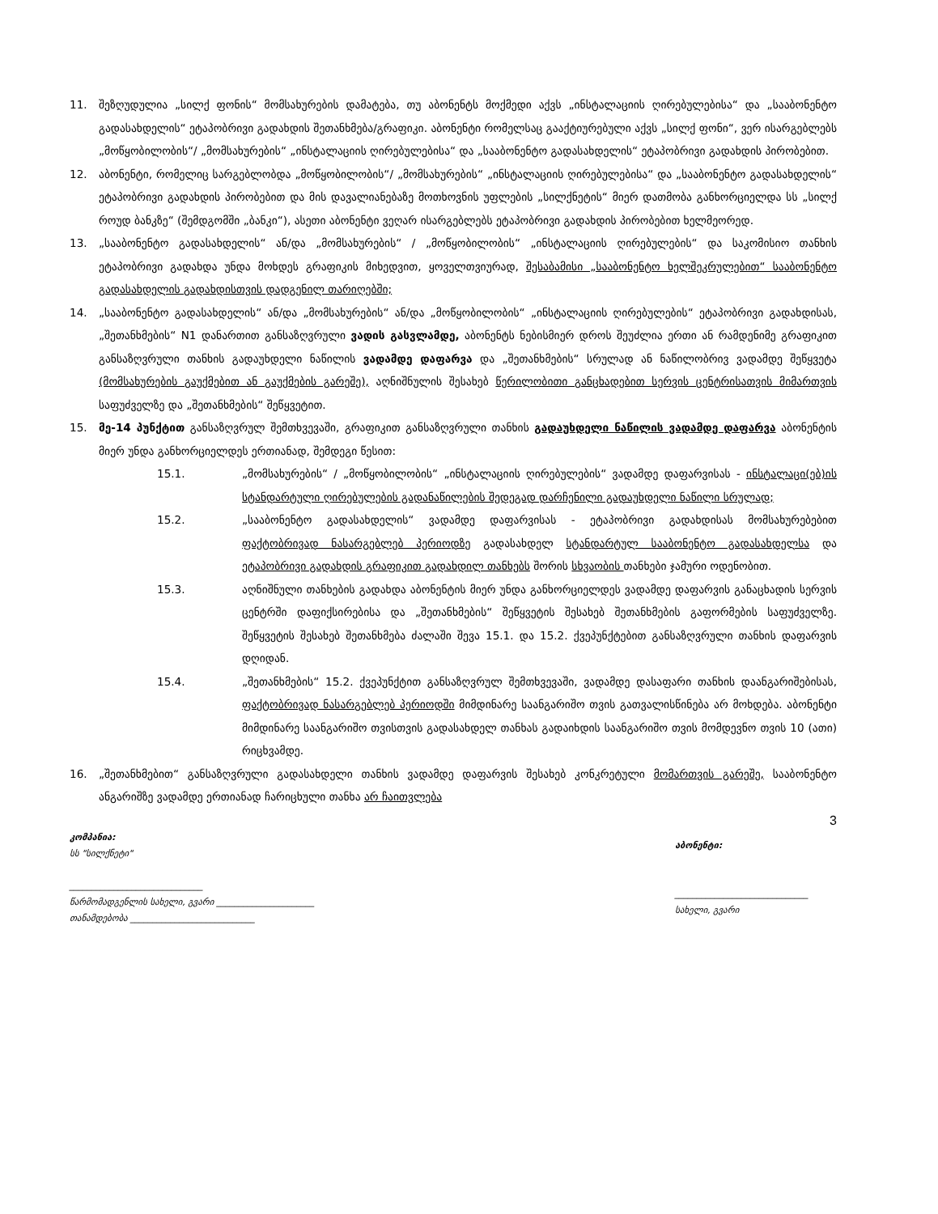11. შეზღუდულია „სილქ ფონის“ მომსახურების დამატება, თუ აბონენტს მოქმედი აქვს „ინსტალაციის ღირებულებისა“ და „სააბონენტო გადასახდელის“ ეტაპობრივი გადახდის შეთანხმება/გრაფიკი. აბონენტი რომელსაც გააქტიურებული აქვს „სილქ ფონი“, ვერ ისარგებლებს „მოწყობილობის“/ „მომსახურების“ „ინსტალაციის ღირებულებისა“ და „სააბონენტო გადასახდელის“ ეტაპობრივი გადახდის პირობებით.
12. აბონენტი, რომელიც სარგებლობდა „მოწყობილობის“/ „მომსახურების“ „ინსტალაციის ღირებულებისა“ და „სააბონენტო გადასახდელის“ ეტაპობრივი გადახდის პირობებით და მის დავალიანებაზე მოთხოვნის უფლების „სილქნეტის“ მიერ დათმობა განხორციელდა სს „სილქ როუდ ბანკზე“ (შემდგომში „ბანკი“), ასეთი აბონენტი ვეღარ ისარგებლებს ეტაპობრივი გადახდის პირობებით ხელმეორედ.
13. „სააბონენტო გადასახდელის“ ან/და „მომსახურების“ / „მოწყობილობის“ „ინსტალაციის ღირებულების“ და საკომისიო თანხის ეტაპობრივი გადახდა უნდა მოხდეს გრაფიკის მიხედვით, ყოველთვიურად, შესაბამისი „სააბონენტო ხელშეკრულებით“ სააბონენტო გადასახდელის გადახდისთვის დადგენილ თარიღებში;
14. „სააბონენტო გადასახდელის“ ან/და „მომსახურების“ ან/და „მოწყობილობის“ „ინსტალაციის ღირებულების“ ეტაპობრივი გადახდისას, „შეთანხმების“ N1 დანართით განსაზღვრული ვადის გასვლამდე, აბონენტს ნებისმიერ დროს შეუძლია ერთი ან რამდენიმე გრაფიკით განსაზღვრული თანხის გადაუხდელი ნაწილის ვადამდე დაფარვა და „შეთანხმების“ სრულად ან ნაწილობრივ ვადამდე შეწყვეტა (მომსახურების გაუქმებით ან გაუქმების გარეშე), აღნიშნულის შესახებ წერილობითი განცხადებით სერვის ცენტრისათვის მიმართვის საფუძველზე და „შეთანხმების“ შეწყვეტით.
15. მე-14 პუნქტით განსაზღვრულ შემთხვევაში, გრაფიკით განსაზღვრული თანხის გადაუხდელი ნაწილის ვადამდე დაფარვა აბონენტის მიერ უნდა განხორციელდეს ერთიანად, შემდეგი წესით:
15.1. „მომსახურების“ / „მოწყობილობის“ „ინსტალაციის ღირებულების“ ვადამდე დაფარვისას - ინსტალაცი(ებ)ის სტანდარტული ღირებულების გადანაწილების შედეგად დარჩენილი გადაუხდელი ნაწილი სრულად;
15.2. „სააბონენტო გადასახდელის“ ვადამდე დაფარვისას - ეტაპობრივი გადახდისას მომსახურებებით ფაქტობრივად ნასარგებლებ პერიოდზე გადასახდელ სტანდარტულ სააბონენტო გადასახდელსა და ეტაპობრივი გადახდის გრაფიკით გადახდილ თანხებს შორის სხვაობის თანხები ჯამური ოდენობით.
15.3. აღნიშნული თანხების გადახდა აბონენტის მიერ უნდა განხორციელდეს ვადამდე დაფარვის განაცხადის სერვის ცენტრში დაფიქსირებისა და „შეთანხმების“ შეწყვეტის შესახებ შეთანხმების გაფორმების საფუძველზე. შეწყვეტის შესახებ შეთანხმება ძალაში შევა 15.1. და 15.2. ქვეპუნქტებით განსაზღვრული თანხის დაფარვის დღიდან.
15.4. „შეთანხმების“ 15.2. ქვეპუნქტით განსაზღვრულ შემთხვევაში, ვადამდე დასაფარი თანხის დაანგარიშებისას, ფაქტობრივად ნასარგებლებ პერიოდში მიმდინარე საანგარიშო თვის გათვალისწინება არ მოხდება. აბონენტი მიმდინარე საანგარიშო თვისთვის გადასახდელ თანხას გადაიხდის საანგარიშო თვის მომდევნო თვის 10 (ათი) რიცხვამდე.
16. „შეთანხმებით“ განსაზღვრული გადასახდელი თანხის ვადამდე დაფარვის შესახებ კონკრეტული მომართვის გარეშე, სააბონენტო ანგარიშზე ვადამდე ერთიანად ჩარიცხული თანხა არ ჩაითვლება
3
კომპანია:
სს "სილქნეტი"
______________________________
წარმომადგენლის სახელი, გვარი ______________________
თანამდებობა ____________________________
აბონენტი:
______________________________
სახელი, გვარი